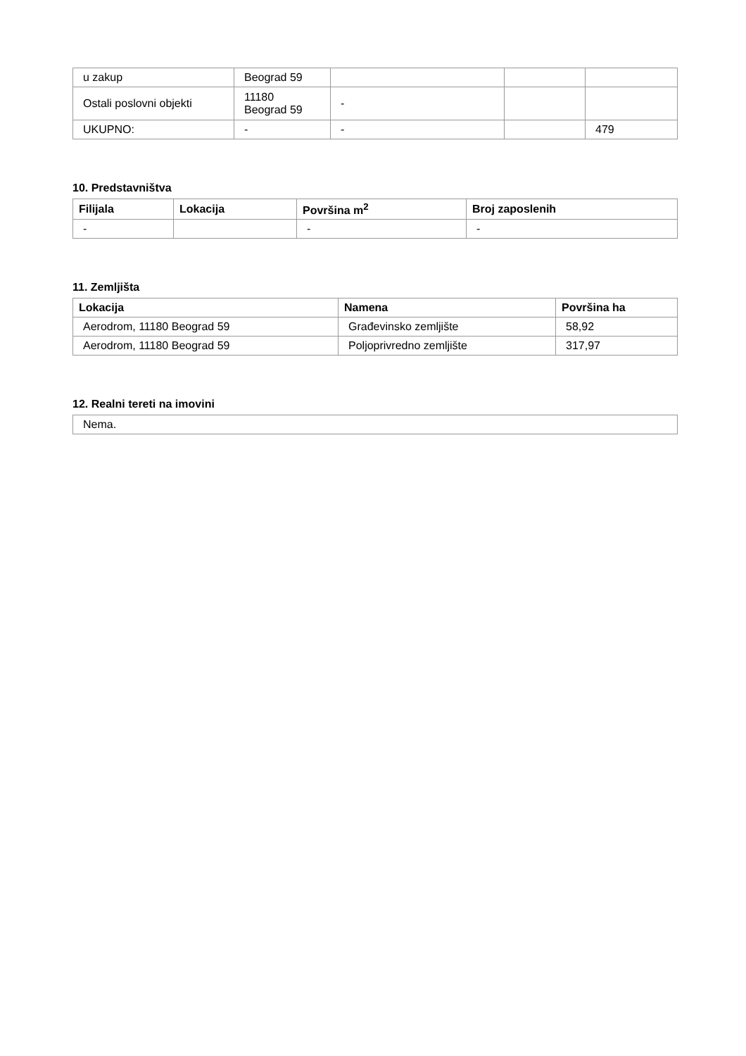| u zakup | Beograd 59 | | | |
| Ostali poslovni objekti | 11180 Beograd 59 | - | | |
| UKUPNO: | - | - | | 479 |
10. Predstavništva
| Filijala | Lokacija | Površina m<sup>2</sup> | Broj zaposlenih |
| --- | --- | --- | --- |
| - | | - | - |
11. Zemljišta
| Lokacija | Namena | Površina ha |
| --- | --- | --- |
| Aerodrom, 11180 Beograd 59 | Građevinsko zemljište | 58,92 |
| Aerodrom, 11180 Beograd 59 | Poljoprivredno zemljište | 317,97 |
12. Realni tereti na imovini
| Nema. |